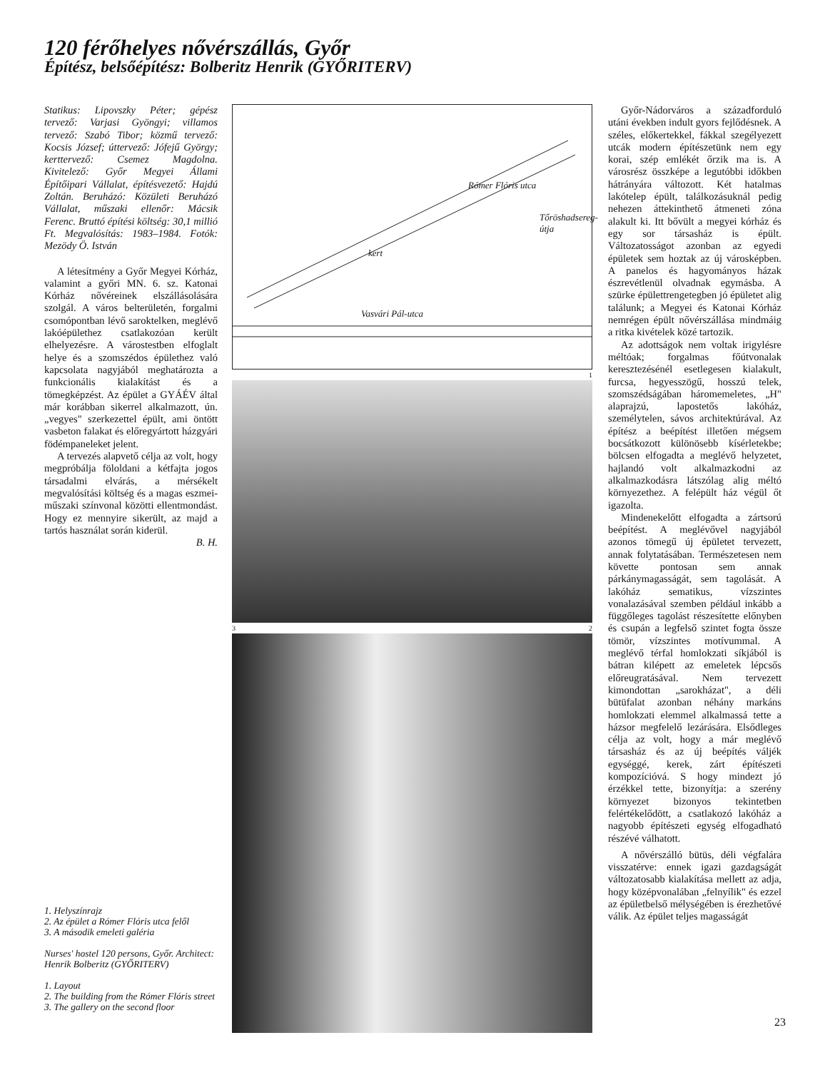120 férőhelyes nővérszállás, Győr
Építész, belsőépítész: Bolberitz Henrik (GYŐRITERV)
Statikus: Lipovszky Péter; gépész tervező: Varjasi Gyöngyi; villamos tervező: Szabó Tibor; közmű tervező: Kocsis József; úttervező: Jófejű György; kerttervező: Csemez Magdolna. Kivitelező: Győr Megyei Állami Építőipari Vállalat, építésvezető: Hajdú Zoltán. Beruházó: Közületi Beruházó Vállalat, műszaki ellenőr: Mácsik Ferenc. Bruttó építési költség: 30,1 millió Ft. Megvalósítás: 1983–1984. Fotók: Mezödy Ö. István
A létesítmény a Győr Megyei Kórház, valamint a győri MN. 6. sz. Katonai Kórház nővéreinek elszállásolására szolgál. A város belterületén, forgalmi csomópontban lévő saroktelken, meglévő lakóépülethez csatlakozóan került elhelyezésre. A várostestben elfoglalt helye és a szomszédos épülethez való kapcsolata nagyjából meghatározta a funkcionális kialakítást és a tömegképzést. Az épület a GYÁÉV által már korábban sikerrel alkalmazott, ún. „vegyes" szerkezettel épült, ami öntött vasbeton falakat és előregyártott házgyári födémpaneleket jelent.
A tervezés alapvető célja az volt, hogy megpróbálja föloldani a kétfajta jogos társadalmi elvárás, a mérsékelt megvalósítási költség és a magas eszmei-műszaki színvonal közötti ellentmondást. Hogy ez mennyire sikerült, az majd a tartós használat során kiderül.
B. H.
1. Helyszínrajz
2. Az épület a Rómer Flóris utca felől
3. A második emeleti galéria
Nurses' hostel 120 persons, Győr. Architect: Henrik Bolberitz (GYŐRITERV)
1. Layout
2. The building from the Rómer Flóris street
3. The gallery on the second floor
Rómer Flóris utca
kert
Vasvári Pál-utca
Tőröshadsereg-útja
1
3 2
Győr-Nádorváros a századforduló utáni években indult gyors fejlődésnek. A széles, előkertekkel, fákkal szegélyezett utcák modern építészetünk nem egy korai, szép emlékét őrzik ma is. A városrész összképe a legutóbbi időkben hátrányára változott. Két hatalmas lakótelep épült, találkozásuknál pedig nehezen áttekinthető átmeneti zóna alakult ki. Itt bővült a megyei kórház és egy sor társasház is épült. Változatosságot azonban az egyedi épületek sem hoztak az új városképben. A panelos és hagyományos házak észrevétlenül olvadnak egymásba. A szürke épülettrengetegben jó épületet alig találunk; a Megyei és Katonai Kórház nemrégen épült nővérszállása mindmáig a ritka kivételek közé tartozik.
Az adottságok nem voltak irigylésre méltóak; forgalmas főútvonalak keresztezésénél esetlegesen kialakult, furcsa, hegyesszögű, hosszú telek, szomszédságában háromemeletes, „H" alaprajzú, lapostetős lakóház, személytelen, sávos architektúrával. Az építész a beépítést illetően mégsem bocsátkozott különösebb kísérletekbe; bölcsen elfogadta a meglévő helyzetet, hajlandó volt alkalmazkodni az alkalmazkodásra látszólag alig méltó környezethez. A felépült ház végül őt igazolta.
Mindenekelőtt elfogadta a zártsorú beépítést. A meglévővel nagyjából azonos tömegű új épületet tervezett, annak folytatásában. Természetesen nem követte pontosan sem annak párkánymagasságát, sem tagolását. A lakóház sematikus, vízszintes vonalazásával szemben például inkább a függőleges tagolást részesítette előnyben és csupán a legfelső szintet fogta össze tömör, vízszintes motívummal. A meglévő térfal homlokzati síkjából is bátran kilépett az emeletek lépcsős előreugratásával. Nem tervezett kimondottan „sarokházat", a déli bütüfalat azonban néhány markáns homlokzati elemmel alkalmassá tette a házsor megfelelő lezárására. Elsődleges célja az volt, hogy a már meglévő társasház és az új beépítés váljék egységgé, kerek, zárt építészeti kompozícióvá. S hogy mindezt jó érzékkel tette, bizonyítja: a szerény környezet bizonyos tekintetben felértékelődött, a csatlakozó lakóház a nagyobb építészeti egység elfogadható részévé válhatott.
A nővérszálló bütüs, déli végfalára visszatérve: ennek igazi gazdagságát változatosabb kialakítása mellett az adja, hogy középvonalában „felnyílik" és ezzel az épületbelső mélységében is érezhetővé válik. Az épület teljes magasságát
23